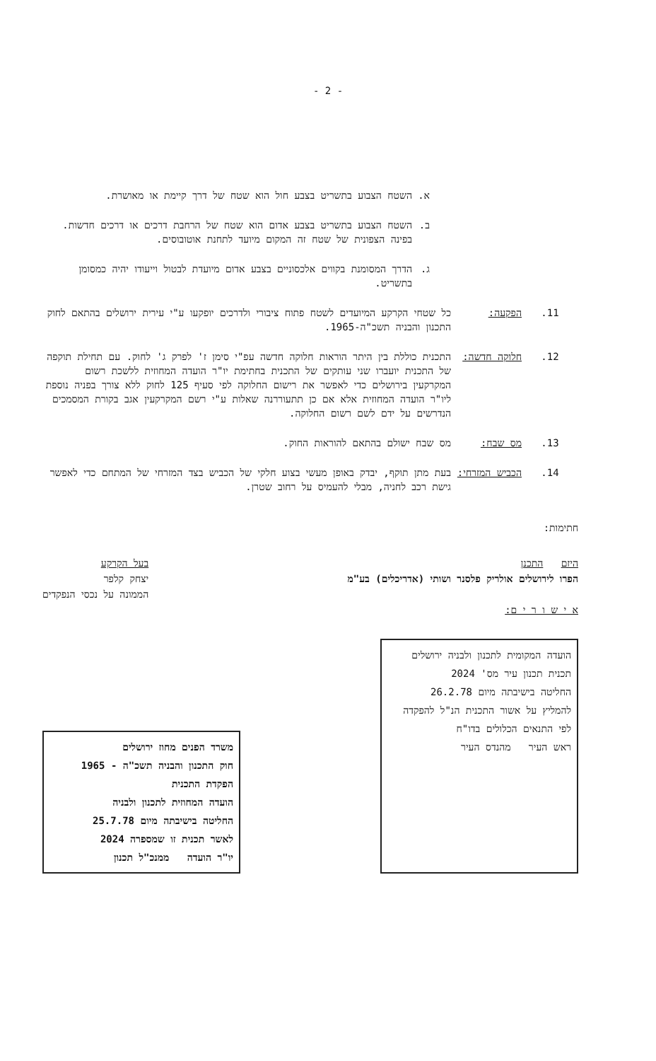- 2 -
א. השטח הצבוע בתשריט בצבע חול הוא שטח של דרך קיימת או מאושרת.
ב. השטח הצבוע בתשריט בצבע אדום הוא שטח של הרחבת דרכים או דרכים חדשות. בפינה הצפונית של שטח זה המקום מיועד לתחנת אוטובוסים.
ג. הדרך המסומנת בקווים אלכסוניים בצבע אדום מיועדת לבטול וייעודו יהיה כמסומן בתשריט.
11. הפקעה: כל שטחי הקרקע המיועדים לשטח פתוח ציבורי ולדרכים יופקעו ע"י עירית ירושלים בהתאם לחוק התכנון והבניה תשכ"ה-1965.
12. חלוקה חדשה: התכנית כוללת בין היתר הוראות חלוקה חדשה עפ"י סימן ז' לפרק ג' לחוק. עם תחילת תוקפה של התכנית יועברו שני עותקים של התכנית בחתימת יו"ר הועדה המחוזית ללשכת רשום המקרקעין בירושלים כדי לאפשר את רישום החלוקה לפי סעיף 125 לחוק ללא צורך בפניה נוספת ליו"ר הועדה המחוזית אלא אם כן תתעוררנה שאלות ע"י רשם המקרקעין אגב בקורת המסמכים הנדרשים על ידם לשם רשום החלוקה.
13. מס שבח: מס שבח ישולם בהתאם להוראות החוק.
14. הכביש המזרחי: בעת מתן תוקף, יבדק באופן מעשי בצוע חלקי של הכביש בצד המזרחי של המתחם כדי לאפשר גישת רכב לחניה, מבלי להעמיס על רחוב שטרן.
חתימות:
היזם התכנן
הפרו לירושלים אולריק פלסנר ושותי (אדריכלים) בע"מ
א י ש ו ר י ם:
בעל הקרקע
יצחק קלפר
הממונה על נכסי הנפקדים
הועדה המקומית לתכנון ולבניה ירושלים
תכנית תכנון עיר מס' 2024
החליטה בישיבתה מיום 26.2.78
להמליץ על אשור התכנית הנ"ל להפקדה לפי התנאים הכלולים בדו"ח
ראש העיר מהנדס העיר
משרד הפנים מחוז ירושלים
חוק התכנון והבניה תשכ"ה - 1965
הפקדת התכנית
הועדה המחוזית לתכנון ולבניה
החליטה בישיבתה מיום 25.7.78
לאשר תכנית זו שמספרה 2024
יו"ר הועדה ממנכ"ל תכנון